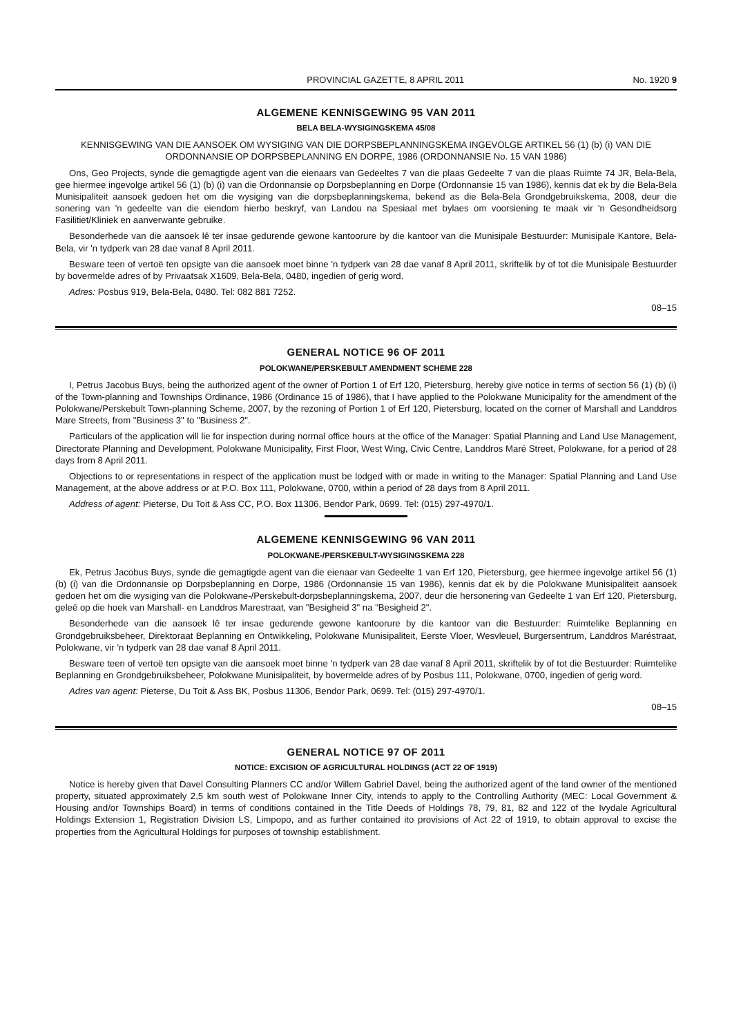PROVINCIAL GAZETTE, 8 APRIL 2011 No. 1920 9
ALGEMENE KENNISGEWING 95 VAN 2011
BELA BELA-WYSIGINGSKEMA 45/08
KENNISGEWING VAN DIE AANSOEK OM WYSIGING VAN DIE DORPSBEPLANNINGSKEMA INGEVOLGE ARTIKEL 56 (1) (b) (i) VAN DIE ORDONNANSIE OP DORPSBEPLANNING EN DORPE, 1986 (ORDONNANSIE No. 15 VAN 1986)
Ons, Geo Projects, synde die gemagtigde agent van die eienaars van Gedeeltes 7 van die plaas Gedeelte 7 van die plaas Ruimte 74 JR, Bela-Bela, gee hiermee ingevolge artikel 56 (1) (b) (i) van die Ordonnansie op Dorpsbeplanning en Dorpe (Ordonnansie 15 van 1986), kennis dat ek by die Bela-Bela Munisipaliteit aansoek gedoen het om die wysiging van die dorpsbeplanningskema, bekend as die Bela-Bela Grondgebruikskema, 2008, deur die sonering van 'n gedeelte van die eiendom hierbo beskryf, van Landou na Spesiaal met bylaes om voorsiening te maak vir 'n Gesondheidsorg Fasilitiet/Kliniek en aanverwante gebruike.
Besonderhede van die aansoek lê ter insae gedurende gewone kantoorure by die kantoor van die Munisipale Bestuurder: Munisipale Kantore, Bela-Bela, vir 'n tydperk van 28 dae vanaf 8 April 2011.
Besware teen of vertoë ten opsigte van die aansoek moet binne 'n tydperk van 28 dae vanaf 8 April 2011, skriftelik by of tot die Munisipale Bestuurder by bovermelde adres of by Privaatsak X1609, Bela-Bela, 0480, ingedien of gerig word.
Adres: Posbus 919, Bela-Bela, 0480. Tel: 082 881 7252.
08–15
GENERAL NOTICE 96 OF 2011
POLOKWANE/PERSKEBULT AMENDMENT SCHEME 228
I, Petrus Jacobus Buys, being the authorized agent of the owner of Portion 1 of Erf 120, Pietersburg, hereby give notice in terms of section 56 (1) (b) (i) of the Town-planning and Townships Ordinance, 1986 (Ordinance 15 of 1986), that I have applied to the Polokwane Municipality for the amendment of the Polokwane/Perskebult Town-planning Scheme, 2007, by the rezoning of Portion 1 of Erf 120, Pietersburg, located on the corner of Marshall and Landdros Mare Streets, from "Business 3" to "Business 2".
Particulars of the application will lie for inspection during normal office hours at the office of the Manager: Spatial Planning and Land Use Management, Directorate Planning and Development, Polokwane Municipality, First Floor, West Wing, Civic Centre, Landdros Maré Street, Polokwane, for a period of 28 days from 8 April 2011.
Objections to or representations in respect of the application must be lodged with or made in writing to the Manager: Spatial Planning and Land Use Management, at the above address or at P.O. Box 111, Polokwane, 0700, within a period of 28 days from 8 April 2011.
Address of agent: Pieterse, Du Toit & Ass CC, P.O. Box 11306, Bendor Park, 0699. Tel: (015) 297-4970/1.
ALGEMENE KENNISGEWING 96 VAN 2011
POLOKWANE-/PERSKEBULT-WYSIGINGSKEMA 228
Ek, Petrus Jacobus Buys, synde die gemagtigde agent van die eienaar van Gedeelte 1 van Erf 120, Pietersburg, gee hiermee ingevolge artikel 56 (1) (b) (i) van die Ordonnansie op Dorpsbeplanning en Dorpe, 1986 (Ordonnansie 15 van 1986), kennis dat ek by die Polokwane Munisipaliteit aansoek gedoen het om die wysiging van die Polokwane-/Perskebult-dorpsbeplanningskema, 2007, deur die hersonering van Gedeelte 1 van Erf 120, Pietersburg, geleë op die hoek van Marshall- en Landdros Marestraat, van "Besigheid 3" na "Besigheid 2".
Besonderhede van die aansoek lê ter insae gedurende gewone kantoorure by die kantoor van die Bestuurder: Ruimtelike Beplanning en Grondgebruiksbeheer, Direktoraat Beplanning en Ontwikkeling, Polokwane Munisipaliteit, Eerste Vloer, Wesvleuel, Burgersentrum, Landdros Maréstraat, Polokwane, vir 'n tydperk van 28 dae vanaf 8 April 2011.
Besware teen of vertoë ten opsigte van die aansoek moet binne 'n tydperk van 28 dae vanaf 8 April 2011, skriftelik by of tot die Bestuurder: Ruimtelike Beplanning en Grondgebruiksbeheer, Polokwane Munisipaliteit, by bovermelde adres of by Posbus 111, Polokwane, 0700, ingedien of gerig word.
Adres van agent: Pieterse, Du Toit & Ass BK, Posbus 11306, Bendor Park, 0699. Tel: (015) 297-4970/1.
08–15
GENERAL NOTICE 97 OF 2011
NOTICE: EXCISION OF AGRICULTURAL HOLDINGS (ACT 22 OF 1919)
Notice is hereby given that Davel Consulting Planners CC and/or Willem Gabriel Davel, being the authorized agent of the land owner of the mentioned property, situated approximately 2,5 km south west of Polokwane Inner City, intends to apply to the Controlling Authority (MEC: Local Government & Housing and/or Townships Board) in terms of conditions contained in the Title Deeds of Holdings 78, 79, 81, 82 and 122 of the Ivydale Agricultural Holdings Extension 1, Registration Division LS, Limpopo, and as further contained ito provisions of Act 22 of 1919, to obtain approval to excise the properties from the Agricultural Holdings for purposes of township establishment.